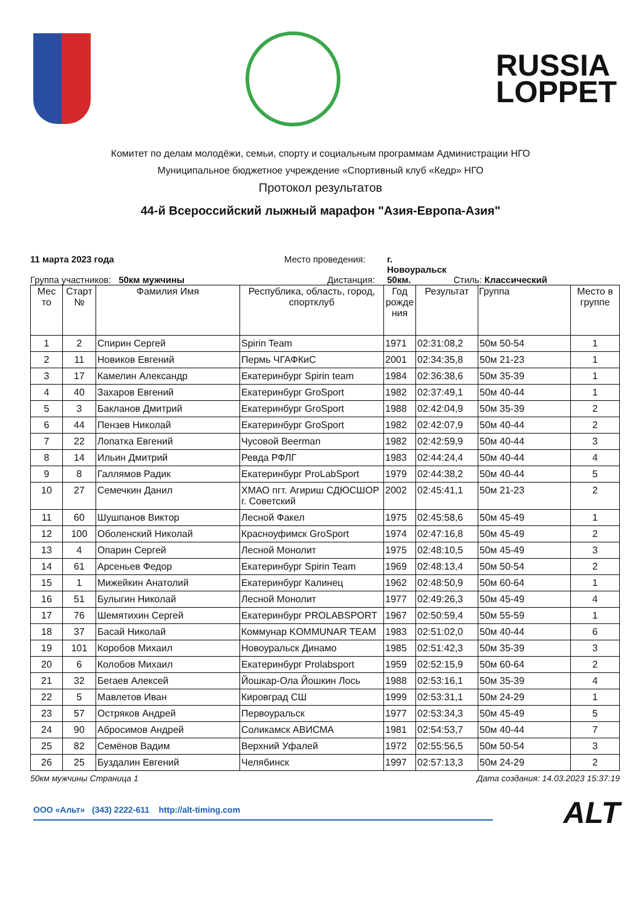RUSSIA
LOPPET
Комитет по делам молодёжи, семьи, спорту и социальным программам Администрации НГО
Муниципальное бюджетное учреждение «Спортивный клуб «Кедр» НГО
Протокол результатов
44-й Всероссийский лыжный марафон "Азия-Европа-Азия"
11 марта 2023 года Место проведения: г. Новоуральск Группа участников: 50км мужчины Дистанция: 50км. Стиль: Классический
| Мес то | Старт № | Фамилия Имя | Республика, область, город, спортклуб | Год рожде ния | Результат | Группа | Место в группе |
| --- | --- | --- | --- | --- | --- | --- | --- |
| 1 | 2 | Спирин Сергей | Spirin Team | 1971 | 02:31:08,2 | 50м 50-54 | 1 |
| 2 | 11 | Новиков Евгений | Пермь ЧГАФКиС | 2001 | 02:34:35,8 | 50м 21-23 | 1 |
| 3 | 17 | Камелин Александр | Екатеринбург Spirin team | 1984 | 02:36:38,6 | 50м 35-39 | 1 |
| 4 | 40 | Захаров Евгений | Екатеринбург GroSport | 1982 | 02:37:49,1 | 50м 40-44 | 1 |
| 5 | 3 | Бакланов Дмитрий | Екатеринбург GroSport | 1988 | 02:42:04,9 | 50м 35-39 | 2 |
| 6 | 44 | Пензев Николай | Екатеринбург GroSport | 1982 | 02:42:07,9 | 50м 40-44 | 2 |
| 7 | 22 | Лопатка Евгений | Чусовой Beerman | 1982 | 02:42:59,9 | 50м 40-44 | 3 |
| 8 | 14 | Ильин Дмитрий | Ревда РФЛГ | 1983 | 02:44:24,4 | 50м 40-44 | 4 |
| 9 | 8 | Галлямов Радик | Екатеринбург ProLabSport | 1979 | 02:44:38,2 | 50м 40-44 | 5 |
| 10 | 27 | Семечкин Данил | ХМАО пгт. Агириш СДЮСШОР г. Советский | 2002 | 02:45:41,1 | 50м 21-23 | 2 |
| 11 | 60 | Шушпанов Виктор | Лесной Факел | 1975 | 02:45:58,6 | 50м 45-49 | 1 |
| 12 | 100 | Оболенский Николай | Красноуфимск GroSport | 1974 | 02:47:16,8 | 50м 45-49 | 2 |
| 13 | 4 | Опарин Сергей | Лесной Монолит | 1975 | 02:48:10,5 | 50м 45-49 | 3 |
| 14 | 61 | Арсеньев Федор | Екатеринбург Spirin Team | 1969 | 02:48:13,4 | 50м 50-54 | 2 |
| 15 | 1 | Мижейкин Анатолий | Екатеринбург Калинец | 1962 | 02:48:50,9 | 50м 60-64 | 1 |
| 16 | 51 | Булыгин Николай | Лесной Монолит | 1977 | 02:49:26,3 | 50м 45-49 | 4 |
| 17 | 76 | Шемятихин Сергей | Екатеринбург PROLABSPORT | 1967 | 02:50:59,4 | 50м 55-59 | 1 |
| 18 | 37 | Басай Николай | Коммунар KOMMUNAR TEAM | 1983 | 02:51:02,0 | 50м 40-44 | 6 |
| 19 | 101 | Коробов Михаил | Новоуральск Динамо | 1985 | 02:51:42,3 | 50м 35-39 | 3 |
| 20 | 6 | Колобов Михаил | Екатеринбург Prolabsport | 1959 | 02:52:15,9 | 50м 60-64 | 2 |
| 21 | 32 | Бегаев Алексей | Йошкар-Ола Йошкин Лось | 1988 | 02:53:16,1 | 50м 35-39 | 4 |
| 22 | 5 | Мавлетов Иван | Кировград СШ | 1999 | 02:53:31,1 | 50м 24-29 | 1 |
| 23 | 57 | Остряков Андрей | Первоуральск | 1977 | 02:53:34,3 | 50м 45-49 | 5 |
| 24 | 90 | Абросимов Андрей | Соликамск АВИСМА | 1981 | 02:54:53,7 | 50м 40-44 | 7 |
| 25 | 82 | Семёнов Вадим | Верхний Уфалей | 1972 | 02:55:56,5 | 50м 50-54 | 3 |
| 26 | 25 | Буздалин Евгений | Челябинск | 1997 | 02:57:13,3 | 50м 24-29 | 2 |
50км мужчины Страница 1 Дата создания: 14.03.2023 15:37:19
ООО «Альт» (343) 2222-611 http://alt-timing.com ALT